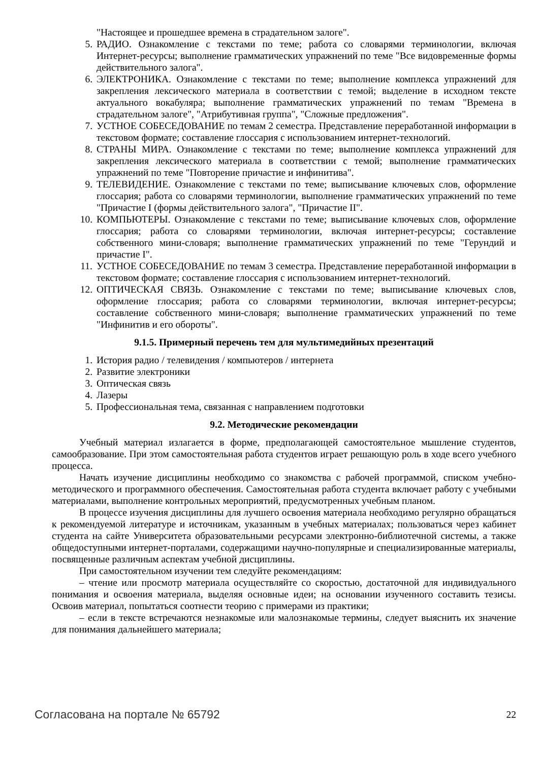"Настоящее и прошедшее времена в страдательном залоге".
5. РАДИО. Ознакомление с текстами по теме; работа со словарями терминологии, включая Интернет-ресурсы; выполнение грамматических упражнений по теме "Все видовременные формы действительного залога".
6. ЭЛЕКТРОНИКА. Ознакомление с текстами по теме; выполнение комплекса упражнений для закрепления лексического материала в соответствии с темой; выделение в исходном тексте актуального вокабуляра; выполнение грамматических упражнений по темам "Времена в страдательном залоге", "Атрибутивная группа", "Сложные предложения".
7. УСТНОЕ СОБЕСЕДОВАНИЕ по темам 2 семестра. Представление переработанной информации в текстовом формате; составление глоссария с использованием интернет-технологий.
8. СТРАНЫ МИРА. Ознакомление с текстами по теме; выполнение комплекса упражнений для закрепления лексического материала в соответствии с темой; выполнение грамматических упражнений по теме "Повторение причастие и инфинитива".
9. ТЕЛЕВИДЕНИЕ. Ознакомление с текстами по теме; выписывание ключевых слов, оформление глоссария; работа со словарями терминологии, выполнение грамматических упражнений по теме "Причастие I (формы действительного залога", "Причастие II".
10. КОМПЬЮТЕРЫ. Ознакомление с текстами по теме; выписывание ключевых слов, оформление глоссария; работа со словарями терминологии, включая интернет-ресурсы; составление собственного мини-словаря; выполнение грамматических упражнений по теме "Герундий и причастие I".
11. УСТНОЕ СОБЕСЕДОВАНИЕ по темам 3 семестра. Представление переработанной информации в текстовом формате; составление глоссария с использованием интернет-технологий.
12. ОПТИЧЕСКАЯ СВЯЗЬ. Ознакомление с текстами по теме; выписывание ключевых слов, оформление глоссария; работа со словарями терминологии, включая интернет-ресурсы; составление собственного мини-словаря; выполнение грамматических упражнений по теме "Инфинитив и его обороты".
9.1.5. Примерный перечень тем для мультимедийных презентаций
1. История радио / телевидения / компьютеров / интернета
2. Развитие электроники
3. Оптическая связь
4. Лазеры
5. Профессиональная тема, связанная с направлением подготовки
9.2. Методические рекомендации
Учебный материал излагается в форме, предполагающей самостоятельное мышление студентов, самообразование. При этом самостоятельная работа студентов играет решающую роль в ходе всего учебного процесса.
Начать изучение дисциплины необходимо со знакомства с рабочей программой, списком учебно-методического и программного обеспечения. Самостоятельная работа студента включает работу с учебными материалами, выполнение контрольных мероприятий, предусмотренных учебным планом.
В процессе изучения дисциплины для лучшего освоения материала необходимо регулярно обращаться к рекомендуемой литературе и источникам, указанным в учебных материалах; пользоваться через кабинет студента на сайте Университета образовательными ресурсами электронно-библиотечной системы, а также общедоступными интернет-порталами, содержащими научно-популярные и специализированные материалы, посвященные различным аспектам учебной дисциплины.
При самостоятельном изучении тем следуйте рекомендациям:
– чтение или просмотр материала осуществляйте со скоростью, достаточной для индивидуального понимания и освоения материала, выделяя основные идеи; на основании изученного составить тезисы. Освоив материал, попытаться соотнести теорию с примерами из практики;
– если в тексте встречаются незнакомые или малознакомые термины, следует выяснить их значение для понимания дальнейшего материала;
Согласована на портале № 65792 22